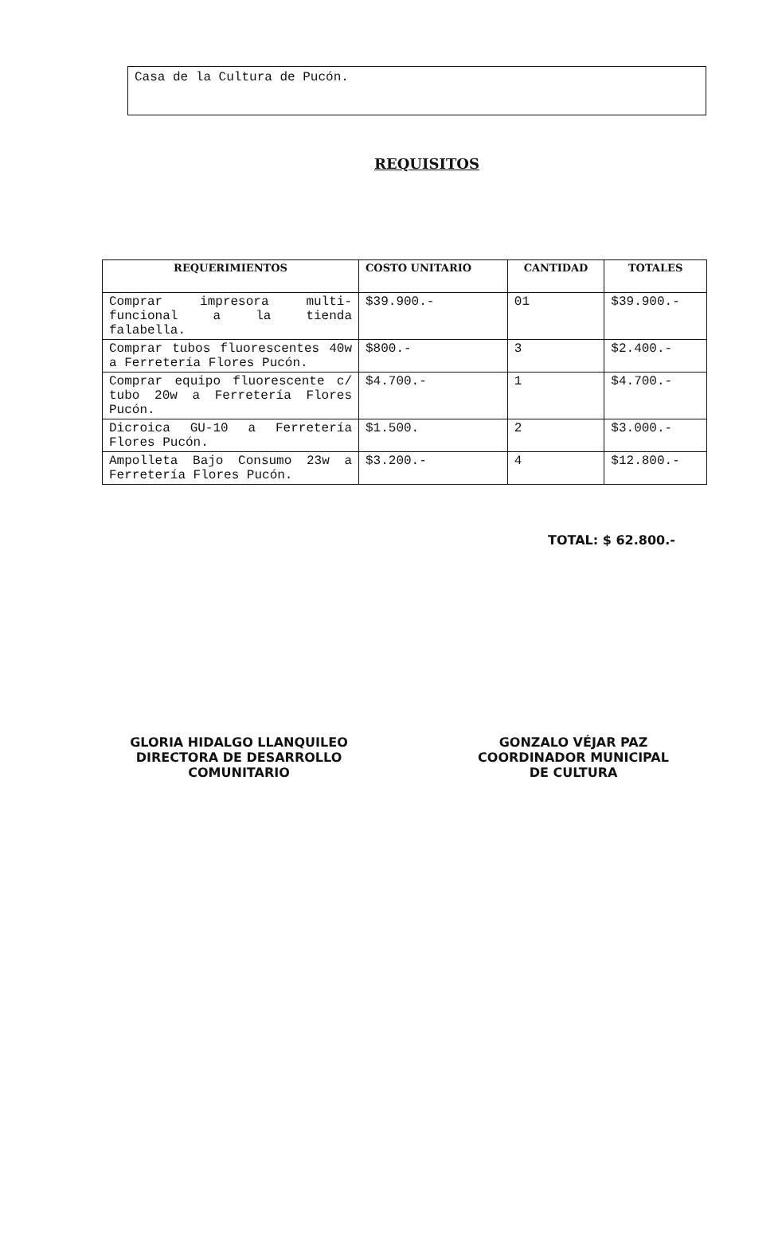Casa de la Cultura de Pucón.
REQUISITOS
| REQUERIMIENTOS | COSTO UNITARIO | CANTIDAD | TOTALES |
| --- | --- | --- | --- |
| Comprar impresora multi-funcional a la tienda falabella. | $39.900.- | 01 | $39.900.- |
| Comprar tubos fluorescentes 40w a Ferretería Flores Pucón. | $800.- | 3 | $2.400.- |
| Comprar equipo fluorescente c/ tubo 20w a Ferretería Flores Pucón. | $4.700.- | 1 | $4.700.- |
| Dicroica GU-10 a Ferretería Flores Pucón. | $1.500. | 2 | $3.000.- |
| Ampolleta Bajo Consumo 23w a Ferretería Flores Pucón. | $3.200.- | 4 | $12.800.- |
TOTAL: $ 62.800.-
GLORIA HIDALGO LLANQUILEO
DIRECTORA DE DESARROLLO
COMUNITARIO
GONZALO VÉJAR PAZ
COORDINADOR MUNICIPAL
DE CULTURA